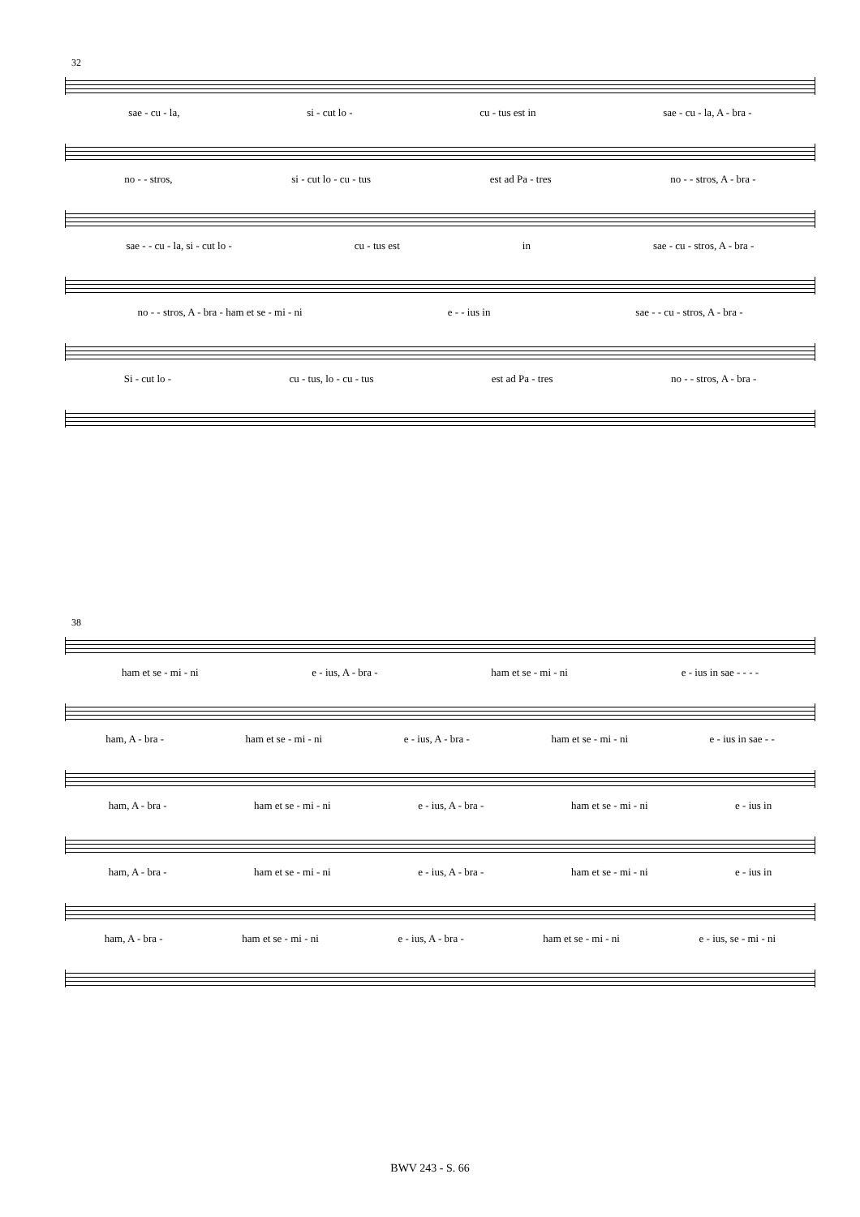32
sae - cu - la, si - cut lo - cu - tus est in sae - cu - la, A - bra -
no - - stros, si - cut lo - cu - tus est ad Pa - tres no - - stros, A - bra -
sae - - cu - la, si - cut lo - cu - tus est in sae - cu - stros, A - bra -
no - - stros, A - bra - ham et se - mi - ni e - - ius in sae - - cu - stros, A - bra -
Si - cut lo - cu - tus, lo - cu - tus est ad Pa - tres no - - stros, A - bra -
38
ham et se - mi - ni e - ius, A - bra - ham et se - mi - ni e - ius in sae - - - -
ham, A - bra - ham et se - mi - ni e - ius, A - bra - ham et se - mi - ni e - ius in sae - -
ham, A - bra - ham et se - mi - ni e - ius, A - bra - ham et se - mi - ni e - ius in
ham, A - bra - ham et se - mi - ni e - ius, A - bra - ham et se - mi - ni e - ius in
ham, A - bra - ham et se - mi - ni e - ius, A - bra - ham et se - mi - ni e - ius, se - mi - ni
BWV 243 - S. 66